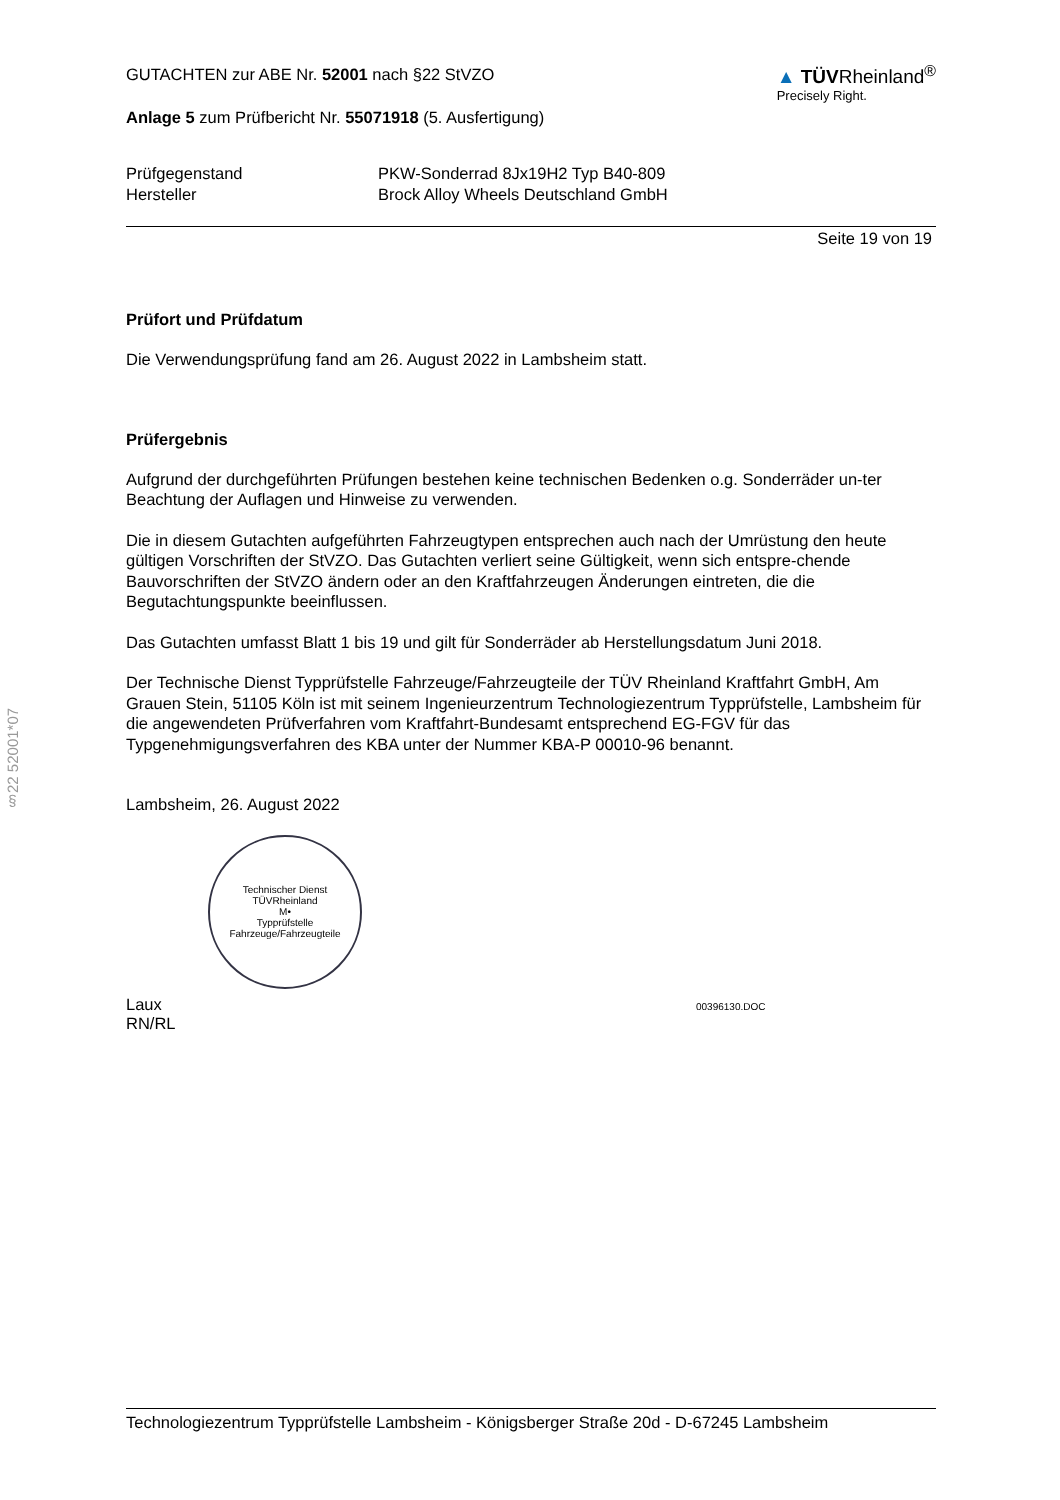§22 52001*07
GUTACHTEN zur ABE Nr. 52001 nach §22 StVZO
Anlage 5 zum Prüfbericht Nr. 55071918 (5. Ausfertigung)
▲ TÜVRheinland<sup>®</sup>
Precisely Right.
Prüfgegenstand
PKW-Sonderrad 8Jx19H2 Typ B40-809
Hersteller
Brock Alloy Wheels Deutschland GmbH
Seite 19 von 19
Prüfort und Prüfdatum
Die Verwendungsprüfung fand am 26. August 2022 in Lambsheim statt.
Prüfergebnis
Aufgrund der durchgeführten Prüfungen bestehen keine technischen Bedenken o.g. Sonderräder un-ter Beachtung der Auflagen und Hinweise zu verwenden.
Die in diesem Gutachten aufgeführten Fahrzeugtypen entsprechen auch nach der Umrüstung den heute gültigen Vorschriften der StVZO. Das Gutachten verliert seine Gültigkeit, wenn sich entspre-chende Bauvorschriften der StVZO ändern oder an den Kraftfahrzeugen Änderungen eintreten, die die Begutachtungspunkte beeinflussen.
Das Gutachten umfasst Blatt 1 bis 19 und gilt für Sonderräder ab Herstellungsdatum Juni 2018.
Der Technische Dienst Typprüfstelle Fahrzeuge/Fahrzeugteile der TÜV Rheinland Kraftfahrt GmbH, Am Grauen Stein, 51105 Köln ist mit seinem Ingenieurzentrum Technologiezentrum Typprüfstelle, Lambsheim für die angewendeten Prüfverfahren vom Kraftfahrt-Bundesamt entsprechend EG-FGV für das Typgenehmigungsverfahren des KBA unter der Nummer KBA-P 00010-96 benannt.
Lambsheim, 26. August 2022
Technischer Dienst
TÜVRheinland
M•
Typprüfstelle Fahrzeuge/Fahrzeugteile
Laux
RN/RL
00396130.DOC
Technologiezentrum Typprüfstelle Lambsheim - Königsberger Straße 20d - D-67245 Lambsheim